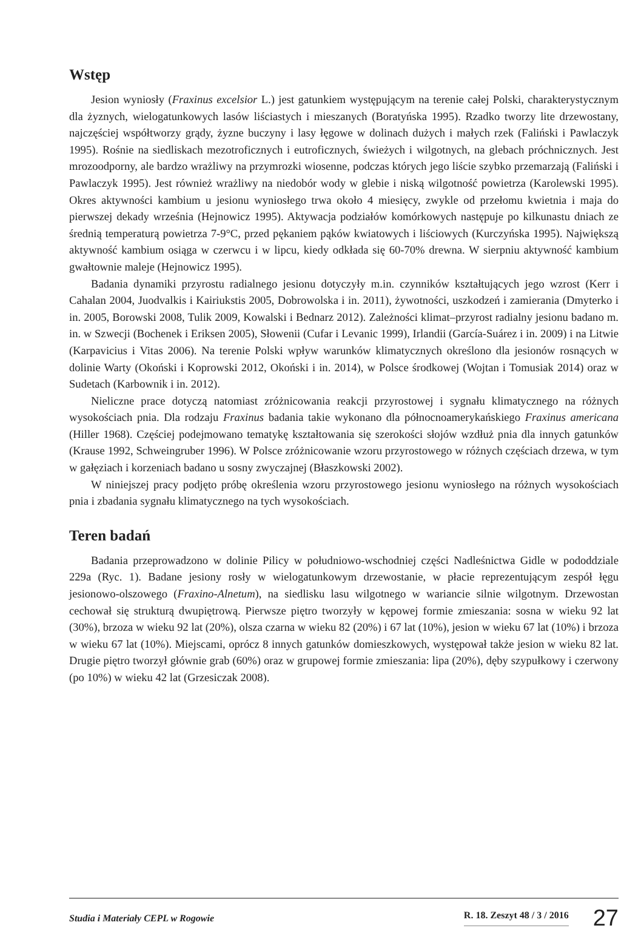Wstęp
Jesion wyniosły (Fraxinus excelsior L.) jest gatunkiem występującym na terenie całej Polski, charakterystycznym dla żyznych, wielogatunkowych lasów liściastych i mieszanych (Boratyńska 1995). Rzadko tworzy lite drzewostany, najczęściej współtworzy grądy, żyzne buczyny i lasy łęgowe w dolinach dużych i małych rzek (Faliński i Pawlaczyk 1995). Rośnie na siedliskach mezotroficznych i eutroficznych, świeżych i wilgotnych, na glebach próchnicznych. Jest mrozoodporny, ale bardzo wrażliwy na przymrozki wiosenne, podczas których jego liście szybko przemarzają (Faliński i Pawlaczyk 1995). Jest również wrażliwy na niedobór wody w glebie i niską wilgotność powietrza (Karolewski 1995). Okres aktywności kambium u jesionu wyniosłego trwa około 4 miesięcy, zwykle od przełomu kwietnia i maja do pierwszej dekady września (Hejnowicz 1995). Aktywacja podziałów komórkowych następuje po kilkunastu dniach ze średnią temperaturą powietrza 7-9°C, przed pękaniem pąków kwiatowych i liściowych (Kurczyńska 1995). Największą aktywność kambium osiąga w czerwcu i w lipcu, kiedy odkłada się 60-70% drewna. W sierpniu aktywność kambium gwałtownie maleje (Hejnowicz 1995).
Badania dynamiki przyrostu radialnego jesionu dotyczyły m.in. czynników kształtujących jego wzrost (Kerr i Cahalan 2004, Juodvalkis i Kairiukstis 2005, Dobrowolska i in. 2011), żywotności, uszkodzeń i zamierania (Dmyterko i in. 2005, Borowski 2008, Tulik 2009, Kowalski i Bednarz 2012). Zależności klimat–przyrost radialny jesionu badano m. in. w Szwecji (Bochenek i Eriksen 2005), Słowenii (Cufar i Levanic 1999), Irlandii (García-Suárez i in. 2009) i na Litwie (Karpavicius i Vitas 2006). Na terenie Polski wpływ warunków klimatycznych określono dla jesionów rosnących w dolinie Warty (Okoński i Koprowski 2012, Okoński i in. 2014), w Polsce środkowej (Wojtan i Tomusiak 2014) oraz w Sudetach (Karbownik i in. 2012).
Nieliczne prace dotyczą natomiast zróżnicowania reakcji przyrostowej i sygnału klimatycznego na różnych wysokościach pnia. Dla rodzaju Fraxinus badania takie wykonano dla północnoamerykańskiego Fraxinus americana (Hiller 1968). Częściej podejmowano tematykę kształtowania się szerokości słojów wzdłuż pnia dla innych gatunków (Krause 1992, Schweingruber 1996). W Polsce zróżnicowanie wzoru przyrostowego w różnych częściach drzewa, w tym w gałęziach i korzeniach badano u sosny zwyczajnej (Błaszkowski 2002).
W niniejszej pracy podjęto próbę określenia wzoru przyrostowego jesionu wyniosłego na różnych wysokościach pnia i zbadania sygnału klimatycznego na tych wysokościach.
Teren badań
Badania przeprowadzono w dolinie Pilicy w południowo-wschodniej części Nadleśnictwa Gidle w pododdziale 229a (Ryc. 1). Badane jesiony rosły w wielogatunkowym drzewostanie, w płacie reprezentującym zespół łęgu jesionowo-olszowego (Fraxino-Alnetum), na siedlisku lasu wilgotnego w wariancie silnie wilgotnym. Drzewostan cechował się strukturą dwupiętrową. Pierwsze piętro tworzyły w kępowej formie zmieszania: sosna w wieku 92 lat (30%), brzoza w wieku 92 lat (20%), olsza czarna w wieku 82 (20%) i 67 lat (10%), jesion w wieku 67 lat (10%) i brzoza w wieku 67 lat (10%). Miejscami, oprócz 8 innych gatunków domieszkowych, występował także jesion w wieku 82 lat. Drugie piętro tworzył głównie grab (60%) oraz w grupowej formie zmieszania: lipa (20%), dęby szypułkowy i czerwony (po 10%) w wieku 42 lat (Grzesiczak 2008).
Studia i Materiały CEPL w Rogowie R. 18. Zeszyt 48 / 3 / 2016 27